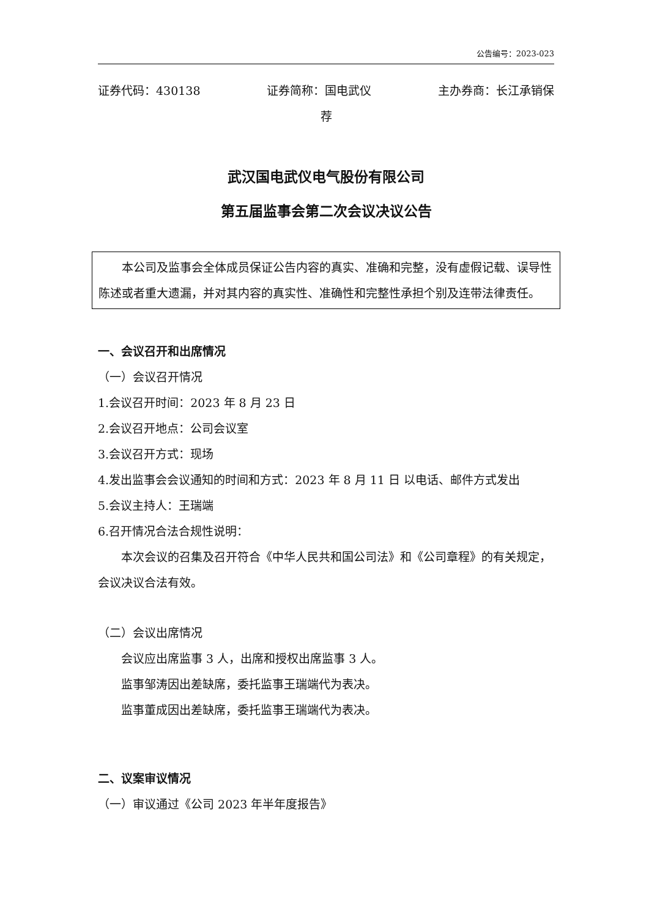公告编号：2023-023
证券代码：430138 证券简称：国电武仪 主办券商：长江承销保
荐
武汉国电武仪电气股份有限公司
第五届监事会第二次会议决议公告
本公司及监事会全体成员保证公告内容的真实、准确和完整，没有虚假记载、误导性陈述或者重大遗漏，并对其内容的真实性、准确性和完整性承担个别及连带法律责任。
一、会议召开和出席情况
（一）会议召开情况
1.会议召开时间：2023 年 8 月 23 日
2.会议召开地点：公司会议室
3.会议召开方式：现场
4.发出监事会会议通知的时间和方式：2023 年 8 月 11 日 以电话、邮件方式发出
5.会议主持人：王瑞端
6.召开情况合法合规性说明：
本次会议的召集及召开符合《中华人民共和国公司法》和《公司章程》的有关规定，会议决议合法有效。
（二）会议出席情况
会议应出席监事 3 人，出席和授权出席监事 3 人。
监事邹涛因出差缺席，委托监事王瑞端代为表决。
监事董成因出差缺席，委托监事王瑞端代为表决。
二、议案审议情况
（一）审议通过《公司 2023 年半年度报告》